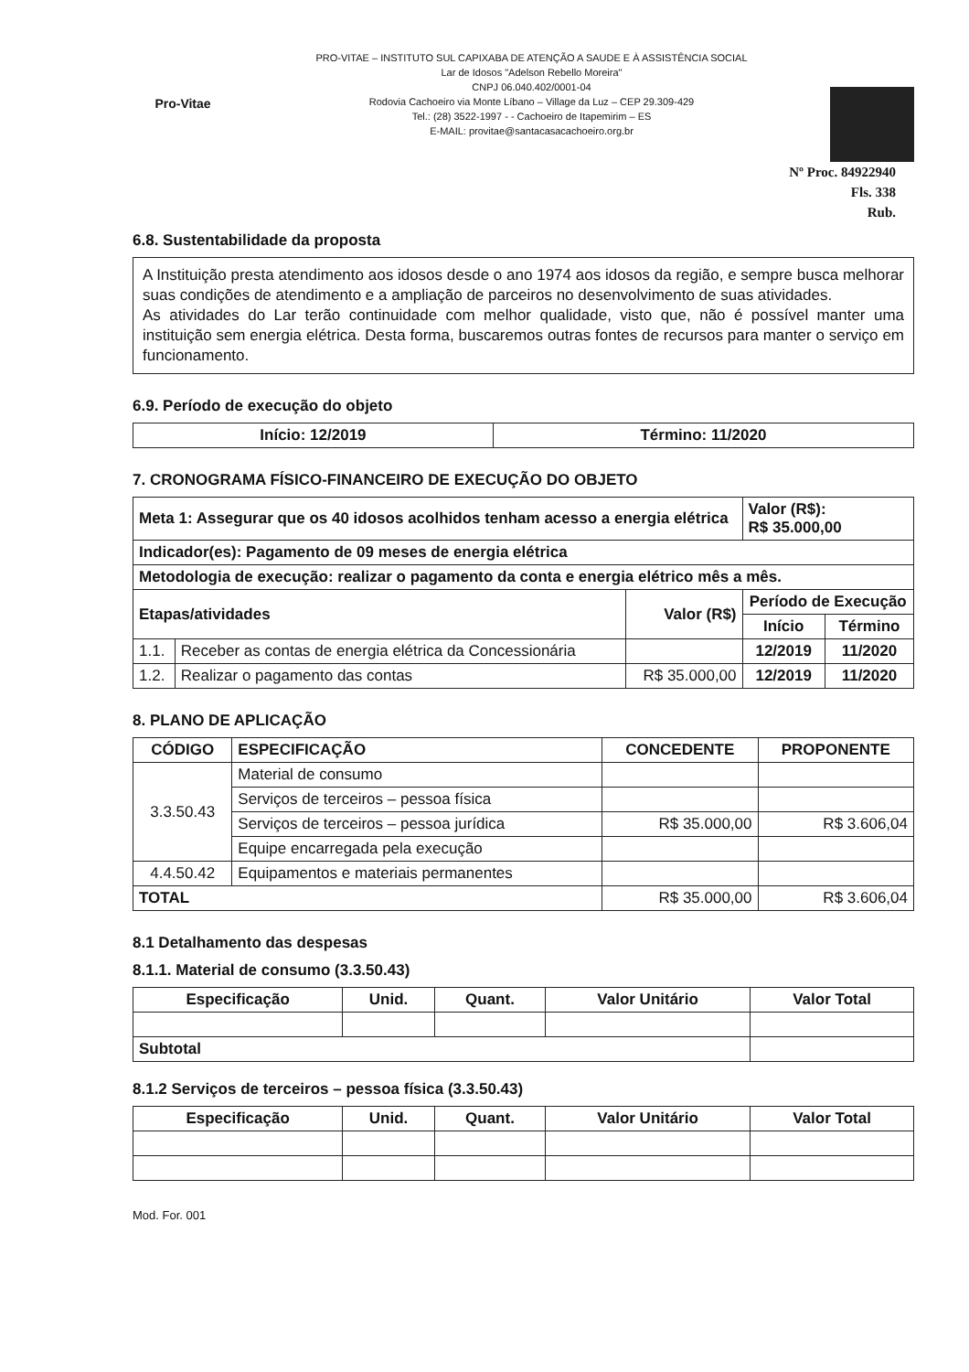Pro-Vitae
PRO-VITAE – INSTITUTO SUL CAPIXABA DE ATENÇÃO A SAUDE E À ASSISTÊNCIA SOCIAL
Lar de Idosos "Adelson Rebello Moreira"
CNPJ 06.040.402/0001-04
Rodovia Cachoeiro via Monte Líbano – Village da Luz – CEP 29.309-429
Tel.: (28) 3522-1997 - - Cachoeiro de Itapemirim – ES
E-MAIL: provitae@santacasacachoeiro.org.br
Nº Proc. 84922940
Fls. 338
Rub.
6.8. Sustentabilidade da proposta
A Instituição presta atendimento aos idosos desde o ano 1974 aos idosos da região, e sempre busca melhorar suas condições de atendimento e a ampliação de parceiros no desenvolvimento de suas atividades.
As atividades do Lar terão continuidade com melhor qualidade, visto que, não é possível manter uma instituição sem energia elétrica. Desta forma, buscaremos outras fontes de recursos para manter o serviço em funcionamento.
6.9. Período de execução do objeto
| Início: 12/2019 | Término: 11/2020 |
7. CRONOGRAMA FÍSICO-FINANCEIRO DE EXECUÇÃO DO OBJETO
| Meta 1: Assegurar que os 40 idosos acolhidos tenham acesso a energia elétrica | | | Valor (R$): R$ 35.000,00 | |
| Indicador(es): Pagamento de 09 meses de energia elétrica | | | | |
| Metodologia de execução: realizar o pagamento da conta e energia elétrico mês a mês. | | | | |
| Etapas/atividades | | Valor (R$) | Período de Execução | |
| | | | Início | Término |
| 1.1. | Receber as contas de energia elétrica da Concessionária | | 12/2019 | 11/2020 |
| 1.2. | Realizar o pagamento das contas | R$ 35.000,00 | 12/2019 | 11/2020 |
8. PLANO DE APLICAÇÃO
| CÓDIGO | ESPECIFICAÇÃO | CONCEDENTE | PROPONENTE |
| --- | --- | --- | --- |
| 3.3.50.43 | Material de consumo | | |
| | Serviços de terceiros – pessoa física | | |
| | Serviços de terceiros – pessoa jurídica | R$ 35.000,00 | R$ 3.606,04 |
| | Equipe encarregada pela execução | | |
| 4.4.50.42 | Equipamentos e materiais permanentes | | |
| TOTAL | | R$ 35.000,00 | R$ 3.606,04 |
8.1 Detalhamento das despesas
8.1.1. Material de consumo (3.3.50.43)
| Especificação | Unid. | Quant. | Valor Unitário | Valor Total |
| --- | --- | --- | --- | --- |
| Subtotal | | | | |
8.1.2 Serviços de terceiros – pessoa física (3.3.50.43)
| Especificação | Unid. | Quant. | Valor Unitário | Valor Total |
| --- | --- | --- | --- | --- |
Mod. For. 001